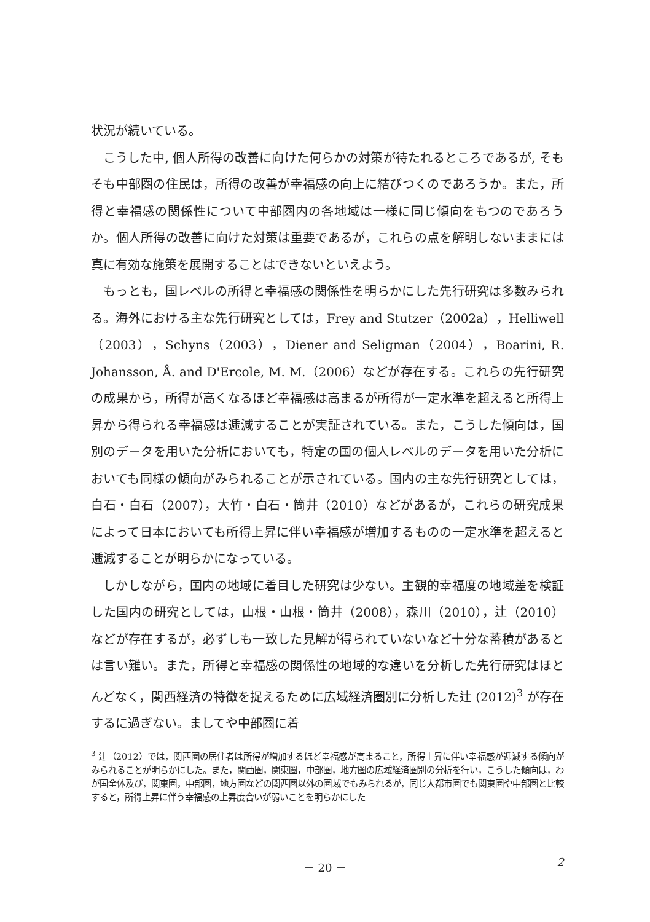状況が続いている。
こうした中, 個人所得の改善に向けた何らかの対策が待たれるところであるが, そもそも中部圏の住民は，所得の改善が幸福感の向上に結びつくのであろうか。また，所得と幸福感の関係性について中部圏内の各地域は一様に同じ傾向をもつのであろうか。個人所得の改善に向けた対策は重要であるが，これらの点を解明しないままには真に有効な施策を展開することはできないといえよう。
もっとも，国レベルの所得と幸福感の関係性を明らかにした先行研究は多数みられる。海外における主な先行研究としては，Frey and Stutzer（2002a），Helliwell（2003），Schyns（2003），Diener and Seligman（2004），Boarini, R. Johansson, Å. and D'Ercole, M. M.（2006）などが存在する。これらの先行研究の成果から，所得が高くなるほど幸福感は高まるが所得が一定水準を超えると所得上昇から得られる幸福感は逓減することが実証されている。また，こうした傾向は，国別のデータを用いた分析においても，特定の国の個人レベルのデータを用いた分析においても同様の傾向がみられることが示されている。国内の主な先行研究としては，白石・白石（2007），大竹・白石・筒井（2010）などがあるが，これらの研究成果によって日本においても所得上昇に伴い幸福感が増加するものの一定水準を超えると逓減することが明らかになっている。
しかしながら，国内の地域に着目した研究は少ない。主観的幸福度の地域差を検証した国内の研究としては，山根・山根・筒井（2008），森川（2010），辻（2010）などが存在するが，必ずしも一致した見解が得られていないなど十分な蓄積があるとは言い難い。また，所得と幸福感の関係性の地域的な違いを分析した先行研究はほとんどなく，関西経済の特徴を捉えるために広域経済圏別に分析した辻 (2012)<sup>3</sup> が存在するに過ぎない。ましてや中部圏に着
<sup>3</sup> 辻（2012）では，関西圏の居住者は所得が増加するほど幸福感が高まること，所得上昇に伴い幸福感が逓減する傾向がみられることが明らかにした。また，関西圏，関東圏，中部圏，地方圏の広域経済圏別の分析を行い，こうした傾向は，わが国全体及び，関東圏，中部圏，地方圏などの関西圏以外の圏域でもみられるが，同じ大都市圏でも関東圏や中部圏と比較すると，所得上昇に伴う幸福感の上昇度合いが弱いことを明らかにした
－ 20 －
2